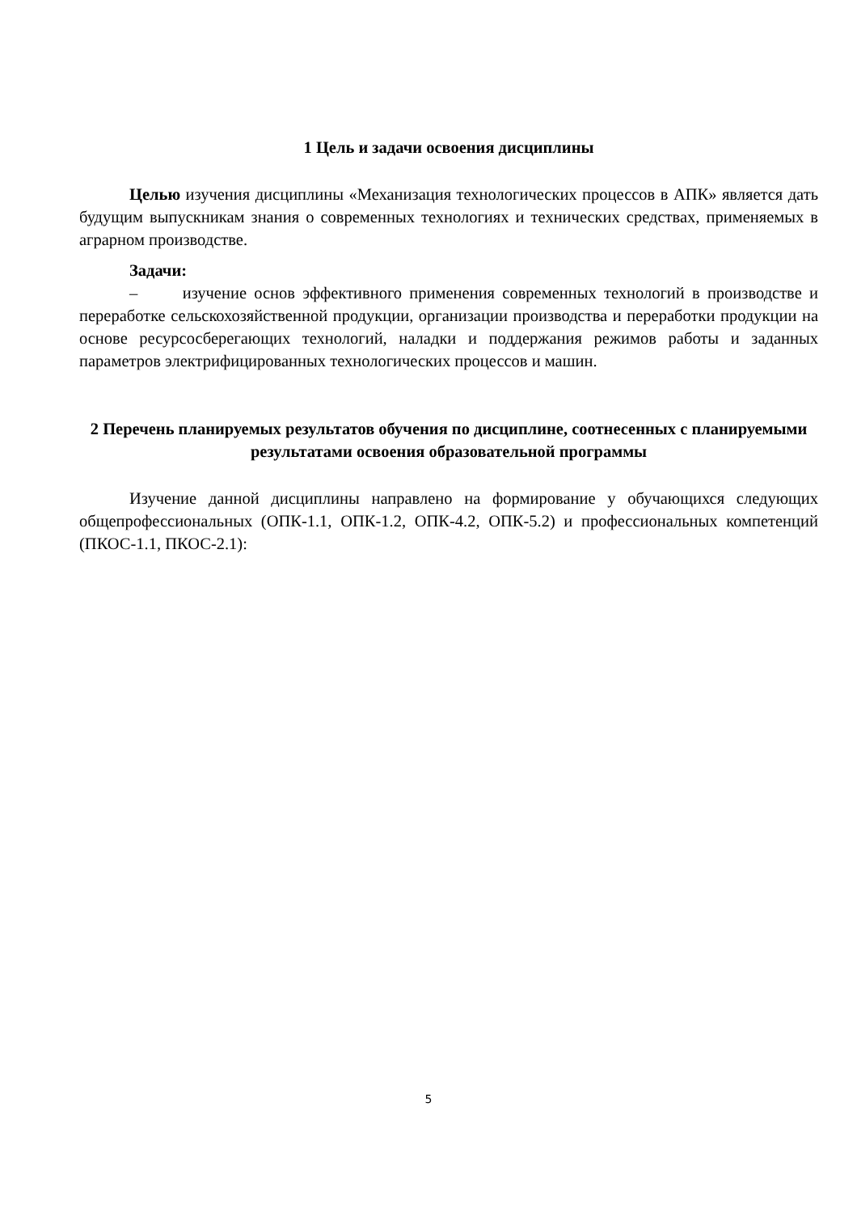1 Цель и задачи освоения дисциплины
Целью изучения дисциплины «Механизация технологических процессов в АПК» является дать будущим выпускникам знания о современных технологиях и технических средствах, применяемых в аграрном производстве.
Задачи:
– изучение основ эффективного применения современных технологий в производстве и переработке сельскохозяйственной продукции, организации производства и переработки продукции на основе ресурсосберегающих технологий, наладки и поддержания режимов работы и заданных параметров электрифицированных технологических процессов и машин.
2 Перечень планируемых результатов обучения по дисциплине, соотнесенных с планируемыми результатами освоения образовательной программы
Изучение данной дисциплины направлено на формирование у обучающихся следующих общепрофессиональных (ОПК-1.1, ОПК-1.2, ОПК-4.2, ОПК-5.2) и профессиональных компетенций (ПКОС-1.1, ПКОС-2.1):
5